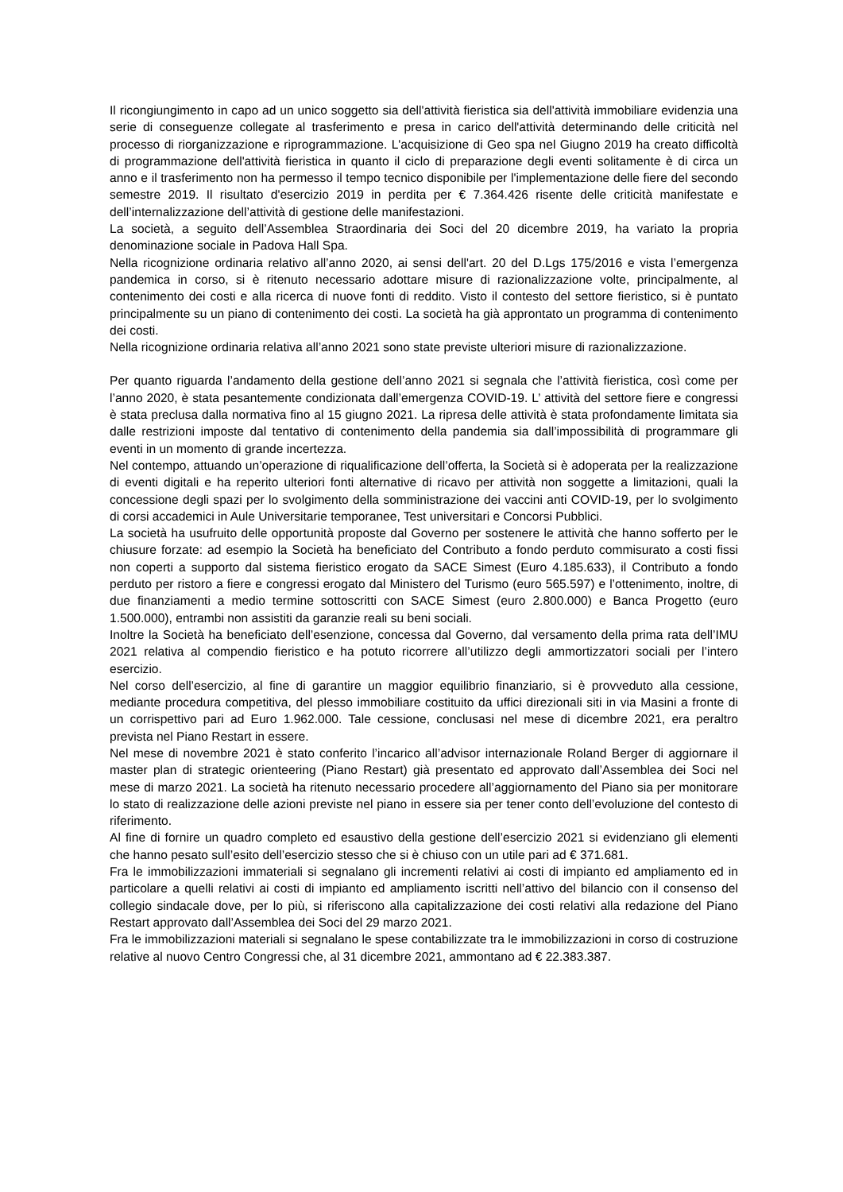Il ricongiungimento in capo ad un unico soggetto sia dell'attività fieristica sia dell'attività immobiliare evidenzia una serie di conseguenze collegate al trasferimento e presa in carico dell'attività determinando delle criticità nel processo di riorganizzazione e riprogrammazione. L'acquisizione di Geo spa nel Giugno 2019 ha creato difficoltà di programmazione dell'attività fieristica in quanto il ciclo di preparazione degli eventi solitamente è di circa un anno e il trasferimento non ha permesso il tempo tecnico disponibile per l'implementazione delle fiere del secondo semestre 2019. Il risultato d'esercizio 2019 in perdita per € 7.364.426 risente delle criticità manifestate e dell’internalizzazione dell’attività di gestione delle manifestazioni.
La società, a seguito dell’Assemblea Straordinaria dei Soci del 20 dicembre 2019, ha variato la propria denominazione sociale in Padova Hall Spa.
Nella ricognizione ordinaria relativo all’anno 2020, ai sensi dell'art. 20 del D.Lgs 175/2016 e vista l’emergenza pandemica in corso, si è ritenuto necessario adottare misure di razionalizzazione volte, principalmente, al contenimento dei costi e alla ricerca di nuove fonti di reddito. Visto il contesto del settore fieristico, si è puntato principalmente su un piano di contenimento dei costi. La società ha già approntato un programma di contenimento dei costi.
Nella ricognizione ordinaria relativa all’anno 2021 sono state previste ulteriori misure di razionalizzazione.
Per quanto riguarda l’andamento della gestione dell’anno 2021 si segnala che l’attività fieristica, così come per l’anno 2020, è stata pesantemente condizionata dall’emergenza COVID-19. L’ attività del settore fiere e congressi è stata preclusa dalla normativa fino al 15 giugno 2021. La ripresa delle attività è stata profondamente limitata sia dalle restrizioni imposte dal tentativo di contenimento della pandemia sia dall’impossibilità di programmare gli eventi in un momento di grande incertezza.
Nel contempo, attuando un’operazione di riqualificazione dell’offerta, la Società si è adoperata per la realizzazione di eventi digitali e ha reperito ulteriori fonti alternative di ricavo per attività non soggette a limitazioni, quali la concessione degli spazi per lo svolgimento della somministrazione dei vaccini anti COVID-19, per lo svolgimento di corsi accademici in Aule Universitarie temporanee, Test universitari e Concorsi Pubblici.
La società ha usufruito delle opportunità proposte dal Governo per sostenere le attività che hanno sofferto per le chiusure forzate: ad esempio la Società ha beneficiato del Contributo a fondo perduto commisurato a costi fissi non coperti a supporto dal sistema fieristico erogato da SACE Simest (Euro 4.185.633), il Contributo a fondo perduto per ristoro a fiere e congressi erogato dal Ministero del Turismo (euro 565.597) e l’ottenimento, inoltre, di due finanziamenti a medio termine sottoscritti con SACE Simest (euro 2.800.000) e Banca Progetto (euro 1.500.000), entrambi non assistiti da garanzie reali su beni sociali.
Inoltre la Società ha beneficiato dell’esenzione, concessa dal Governo, dal versamento della prima rata dell’IMU 2021 relativa al compendio fieristico e ha potuto ricorrere all’utilizzo degli ammortizzatori sociali per l’intero esercizio.
Nel corso dell’esercizio, al fine di garantire un maggior equilibrio finanziario, si è provveduto alla cessione, mediante procedura competitiva, del plesso immobiliare costituito da uffici direzionali siti in via Masini a fronte di un corrispettivo pari ad Euro 1.962.000. Tale cessione, conclusasi nel mese di dicembre 2021, era peraltro prevista nel Piano Restart in essere.
Nel mese di novembre 2021 è stato conferito l’incarico all’advisor internazionale Roland Berger di aggiornare il master plan di strategic orienteering (Piano Restart) già presentato ed approvato dall’Assemblea dei Soci nel mese di marzo 2021. La società ha ritenuto necessario procedere all’aggiornamento del Piano sia per monitorare lo stato di realizzazione delle azioni previste nel piano in essere sia per tener conto dell’evoluzione del contesto di riferimento.
Al fine di fornire un quadro completo ed esaustivo della gestione dell’esercizio 2021 si evidenziano gli elementi che hanno pesato sull’esito dell’esercizio stesso che si è chiuso con un utile pari ad € 371.681.
Fra le immobilizzazioni immateriali si segnalano gli incrementi relativi ai costi di impianto ed ampliamento ed in particolare a quelli relativi ai costi di impianto ed ampliamento iscritti nell’attivo del bilancio con il consenso del collegio sindacale dove, per lo più, si riferiscono alla capitalizzazione dei costi relativi alla redazione del Piano Restart approvato dall’Assemblea dei Soci del 29 marzo 2021.
Fra le immobilizzazioni materiali si segnalano le spese contabilizzate tra le immobilizzazioni in corso di costruzione relative al nuovo Centro Congressi che, al 31 dicembre 2021, ammontano ad € 22.383.387.